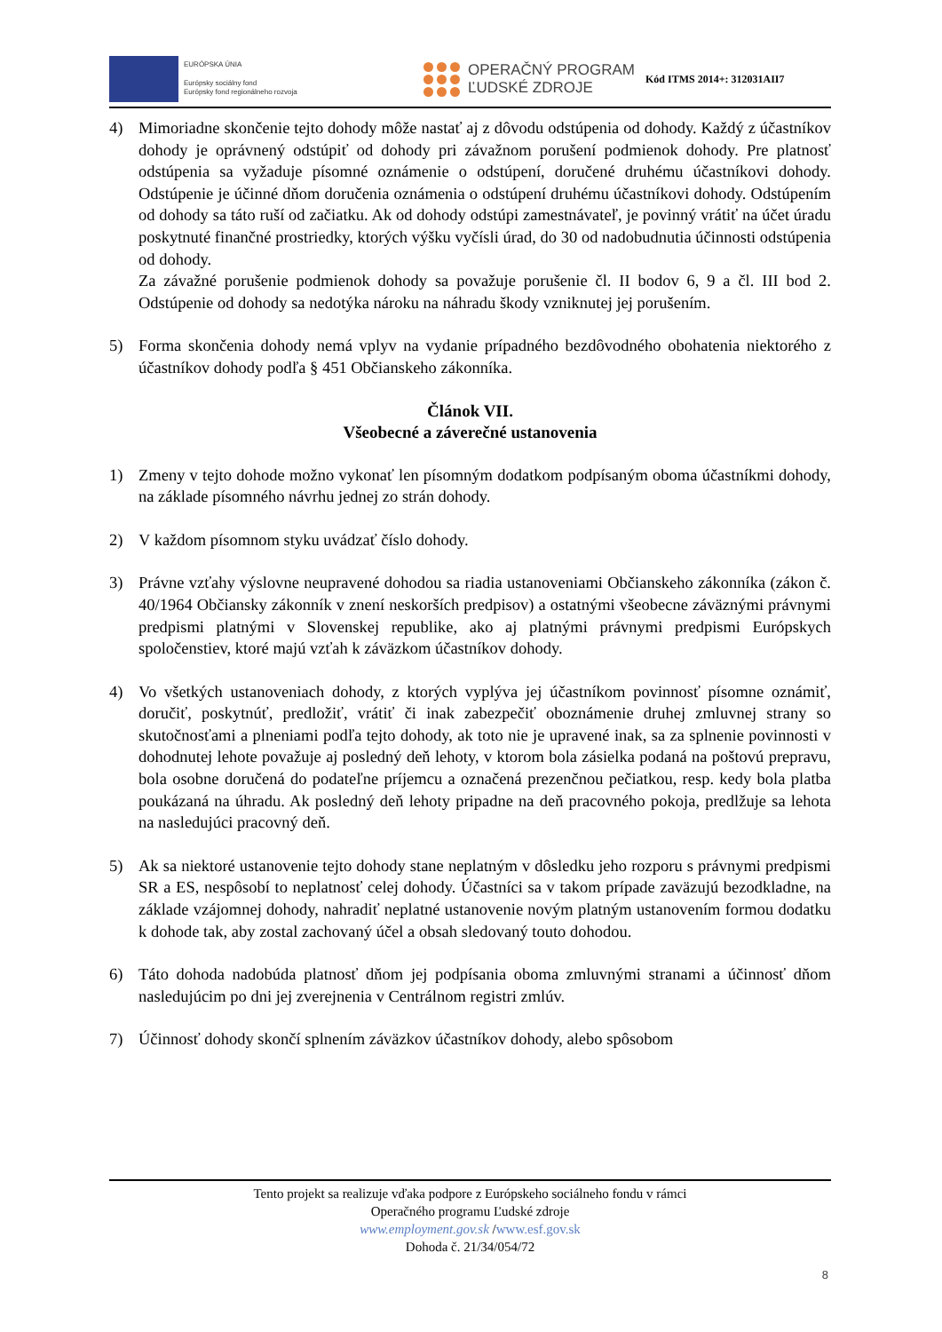EURÓPSKA ÚNIA
Európsky sociálny fond
Európsky fond regionálneho rozvoja
OPERAČNÝ PROGRAM
ĽUDSKÉ ZDROJE
Kód ITMS 2014+: 312031AII7
4) Mimoriadne skončenie tejto dohody môže nastať aj z dôvodu odstúpenia od dohody. Každý z účastníkov dohody je oprávnený odstúpiť od dohody pri závažnom porušení podmienok dohody. Pre platnosť odstúpenia sa vyžaduje písomné oznámenie o odstúpení, doručené druhému účastníkovi dohody. Odstúpenie je účinné dňom doručenia oznámenia o odstúpení druhému účastníkovi dohody. Odstúpením od dohody sa táto ruší od začiatku. Ak od dohody odstúpi zamestnávateľ, je povinný vrátiť na účet úradu poskytnuté finančné prostriedky, ktorých výšku vyčísli úrad, do 30 od nadobudnutia účinnosti odstúpenia od dohody.
Za závažné porušenie podmienok dohody sa považuje porušenie čl. II bodov 6, 9 a čl. III bod 2. Odstúpenie od dohody sa nedotýka nároku na náhradu škody vzniknutej jej porušením.
5) Forma skončenia dohody nemá vplyv na vydanie prípadného bezdôvodného obohatenia niektorého z účastníkov dohody podľa § 451 Občianskeho zákonníka.
Článok VII.
Všeobecné a záverečné ustanovenia
1) Zmeny v tejto dohode možno vykonať len písomným dodatkom podpísaným oboma účastníkmi dohody, na základe písomného návrhu jednej zo strán dohody.
2) V každom písomnom styku uvádzať číslo dohody.
3) Právne vzťahy výslovne neupravené dohodou sa riadia ustanoveniami Občianskeho zákonníka (zákon č. 40/1964 Občiansky zákonník v znení neskorších predpisov) a ostatnými všeobecne záväznými právnymi predpismi platnými v Slovenskej republike, ako aj platnými právnymi predpismi Európskych spoločenstiev, ktoré majú vzťah k záväzkom účastníkov dohody.
4) Vo všetkých ustanoveniach dohody, z ktorých vyplýva jej účastníkom povinnosť písomne oznámiť, doručiť, poskytnúť, predložiť, vrátiť či inak zabezpečiť oboznámenie druhej zmluvnej strany so skutočnosťami a plneniami podľa tejto dohody, ak toto nie je upravené inak, sa za splnenie povinnosti v dohodnutej lehote považuje aj posledný deň lehoty, v ktorom bola zásielka podaná na poštovú prepravu, bola osobne doručená do podateľne príjemcu a označená prezenčnou pečiatkou, resp. kedy bola platba poukázaná na úhradu. Ak posledný deň lehoty pripadne na deň pracovného pokoja, predlžuje sa lehota na nasledujúci pracovný deň.
5) Ak sa niektoré ustanovenie tejto dohody stane neplatným v dôsledku jeho rozporu s právnymi predpismi SR a ES, nespôsobí to neplatnosť celej dohody. Účastníci sa v takom prípade zaväzujú bezodkladne, na základe vzájomnej dohody, nahradiť neplatné ustanovenie novým platným ustanovením formou dodatku k dohode tak, aby zostal zachovaný účel a obsah sledovaný touto dohodou.
6) Táto dohoda nadobúda platnosť dňom jej podpísania oboma zmluvnými stranami a účinnosť dňom nasledujúcim po dni jej zverejnenia v Centrálnom registri zmlúv.
7) Účinnosť dohody skončí splnením záväzkov účastníkov dohody, alebo spôsobom
Tento projekt sa realizuje vďaka podpore z Európskeho sociálneho fondu v rámci
Operačného programu Ľudské zdroje
www.employment.gov.sk /www.esf.gov.sk
Dohoda č. 21/34/054/72
8